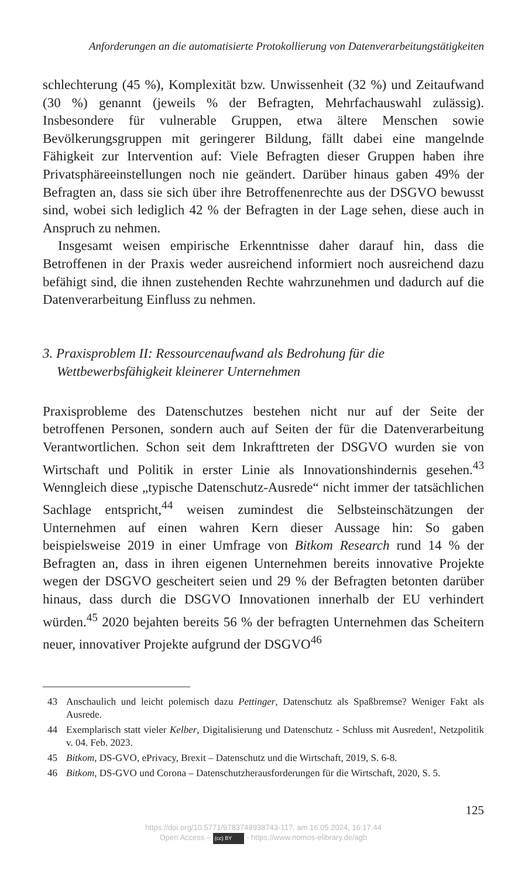Anforderungen an die automatisierte Protokollierung von Datenverarbeitungstätigkeiten
schlechterung (45 %), Komplexität bzw. Unwissenheit (32 %) und Zeitaufwand (30 %) genannt (jeweils % der Befragten, Mehrfachauswahl zulässig). Insbesondere für vulnerable Gruppen, etwa ältere Menschen sowie Bevölkerungsgruppen mit geringerer Bildung, fällt dabei eine mangelnde Fähigkeit zur Intervention auf: Viele Befragten dieser Gruppen haben ihre Privatsphäreeinstellungen noch nie geändert. Darüber hinaus gaben 49% der Befragten an, dass sie sich über ihre Betroffenenrechte aus der DSGVO bewusst sind, wobei sich lediglich 42 % der Befragten in der Lage sehen, diese auch in Anspruch zu nehmen.
Insgesamt weisen empirische Erkenntnisse daher darauf hin, dass die Betroffenen in der Praxis weder ausreichend informiert noch ausreichend dazu befähigt sind, die ihnen zustehenden Rechte wahrzunehmen und dadurch auf die Datenverarbeitung Einfluss zu nehmen.
3. Praxisproblem II: Ressourcenaufwand als Bedrohung für die
Wettbewerbsfähigkeit kleinerer Unternehmen
Praxisprobleme des Datenschutzes bestehen nicht nur auf der Seite der betroffenen Personen, sondern auch auf Seiten der für die Datenverarbeitung Verantwortlichen. Schon seit dem Inkrafttreten der DSGVO wurden sie von Wirtschaft und Politik in erster Linie als Innovationshindernis gesehen.<sup>43</sup> Wenngleich diese „typische Datenschutz-Ausrede“ nicht immer der tatsächlichen Sachlage entspricht,<sup>44</sup> weisen zumindest die Selbsteinschätzungen der Unternehmen auf einen wahren Kern dieser Aussage hin: So gaben beispielsweise 2019 in einer Umfrage von Bitkom Research rund 14 % der Befragten an, dass in ihren eigenen Unternehmen bereits innovative Projekte wegen der DSGVO gescheitert seien und 29 % der Befragten betonten darüber hinaus, dass durch die DSGVO Innovationen innerhalb der EU verhindert würden.<sup>45</sup> 2020 bejahten bereits 56 % der befragten Unternehmen das Scheitern neuer, innovativer Projekte aufgrund der DSGVO<sup>46</sup>
43 Anschaulich und leicht polemisch dazu Pettinger, Datenschutz als Spaßbremse? Weniger Fakt als Ausrede.
44 Exemplarisch statt vieler Kelber, Digitalisierung und Datenschutz - Schluss mit Ausreden!, Netzpolitik v. 04. Feb. 2023.
45 Bitkom, DS-GVO, ePrivacy, Brexit – Datenschutz und die Wirtschaft, 2019, S. 6-8.
46 Bitkom, DS-GVO und Corona – Datenschutzherausforderungen für die Wirtschaft, 2020, S. 5.
125
https://doi.org/10.5771/9783748938743-117, am 16.05.2024, 16:17:44
Open Access – (cc) BY - https://www.nomos-elibrary.de/agb